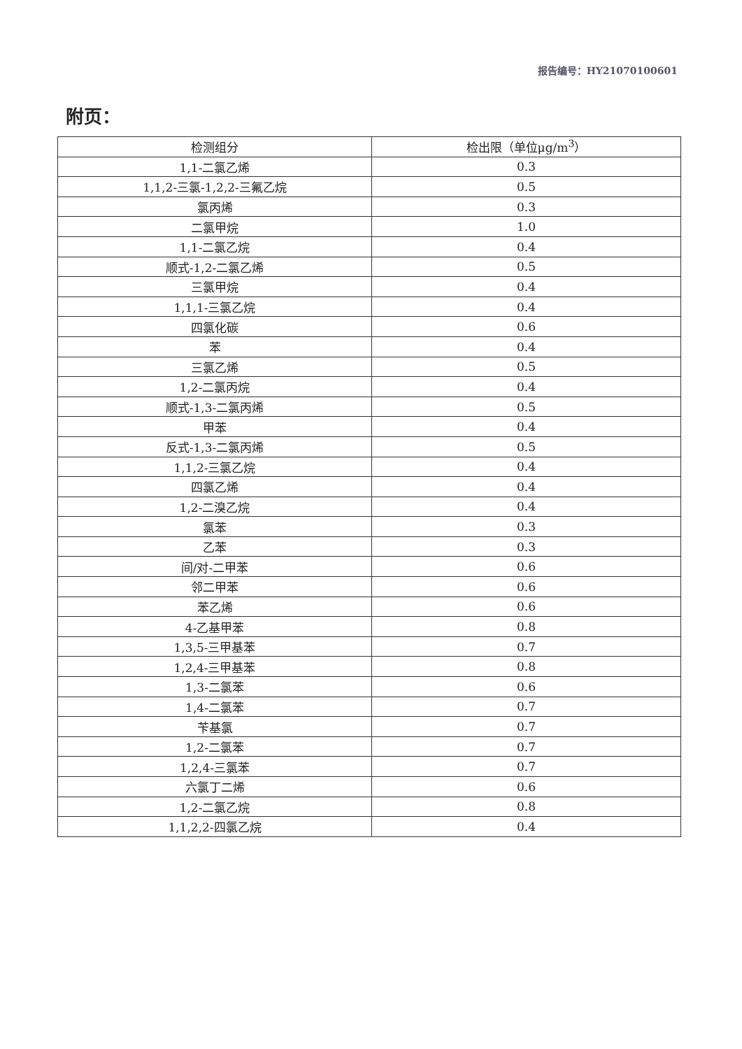报告编号：HY21070100601
附页：
| 检测组分 | 检出限（单位μg/m<sup>3</sup>） |
| --- | --- |
| 1,1-二氯乙烯 | 0.3 |
| 1,1,2-三氯-1,2,2-三氟乙烷 | 0.5 |
| 氯丙烯 | 0.3 |
| 二氯甲烷 | 1.0 |
| 1,1-二氯乙烷 | 0.4 |
| 顺式-1,2-二氯乙烯 | 0.5 |
| 三氯甲烷 | 0.4 |
| 1,1,1-三氯乙烷 | 0.4 |
| 四氯化碳 | 0.6 |
| 苯 | 0.4 |
| 三氯乙烯 | 0.5 |
| 1,2-二氯丙烷 | 0.4 |
| 顺式-1,3-二氯丙烯 | 0.5 |
| 甲苯 | 0.4 |
| 反式-1,3-二氯丙烯 | 0.5 |
| 1,1,2-三氯乙烷 | 0.4 |
| 四氯乙烯 | 0.4 |
| 1,2-二溴乙烷 | 0.4 |
| 氯苯 | 0.3 |
| 乙苯 | 0.3 |
| 间/对-二甲苯 | 0.6 |
| 邻二甲苯 | 0.6 |
| 苯乙烯 | 0.6 |
| 4-乙基甲苯 | 0.8 |
| 1,3,5-三甲基苯 | 0.7 |
| 1,2,4-三甲基苯 | 0.8 |
| 1,3-二氯苯 | 0.6 |
| 1,4-二氯苯 | 0.7 |
| 苄基氯 | 0.7 |
| 1,2-二氯苯 | 0.7 |
| 1,2,4-三氯苯 | 0.7 |
| 六氯丁二烯 | 0.6 |
| 1,2-二氯乙烷 | 0.8 |
| 1,1,2,2-四氯乙烷 | 0.4 |